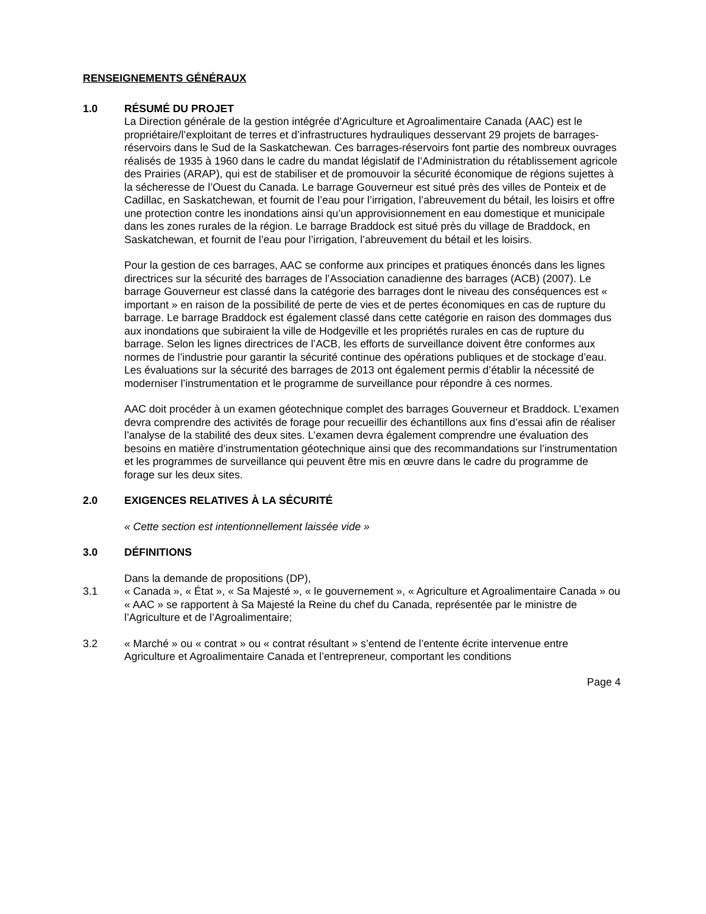RENSEIGNEMENTS GÉNÉRAUX
1.0 RÉSUMÉ DU PROJET
La Direction générale de la gestion intégrée d’Agriculture et Agroalimentaire Canada (AAC) est le propriétaire/l’exploitant de terres et d’infrastructures hydrauliques desservant 29 projets de barrages-réservoirs dans le Sud de la Saskatchewan. Ces barrages-réservoirs font partie des nombreux ouvrages réalisés de 1935 à 1960 dans le cadre du mandat législatif de l’Administration du rétablissement agricole des Prairies (ARAP), qui est de stabiliser et de promouvoir la sécurité économique de régions sujettes à la sécheresse de l’Ouest du Canada. Le barrage Gouverneur est situé près des villes de Ponteix et de Cadillac, en Saskatchewan, et fournit de l’eau pour l’irrigation, l’abreuvement du bétail, les loisirs et offre une protection contre les inondations ainsi qu’un approvisionnement en eau domestique et municipale dans les zones rurales de la région. Le barrage Braddock est situé près du village de Braddock, en Saskatchewan, et fournit de l’eau pour l’irrigation, l’abreuvement du bétail et les loisirs.
Pour la gestion de ces barrages, AAC se conforme aux principes et pratiques énoncés dans les lignes directrices sur la sécurité des barrages de l’Association canadienne des barrages (ACB) (2007). Le barrage Gouverneur est classé dans la catégorie des barrages dont le niveau des conséquences est « important » en raison de la possibilité de perte de vies et de pertes économiques en cas de rupture du barrage. Le barrage Braddock est également classé dans cette catégorie en raison des dommages dus aux inondations que subiraient la ville de Hodgeville et les propriétés rurales en cas de rupture du barrage. Selon les lignes directrices de l’ACB, les efforts de surveillance doivent être conformes aux normes de l’industrie pour garantir la sécurité continue des opérations publiques et de stockage d’eau. Les évaluations sur la sécurité des barrages de 2013 ont également permis d’établir la nécessité de moderniser l’instrumentation et le programme de surveillance pour répondre à ces normes.
AAC doit procéder à un examen géotechnique complet des barrages Gouverneur et Braddock. L’examen devra comprendre des activités de forage pour recueillir des échantillons aux fins d’essai afin de réaliser l’analyse de la stabilité des deux sites. L’examen devra également comprendre une évaluation des besoins en matière d’instrumentation géotechnique ainsi que des recommandations sur l’instrumentation et les programmes de surveillance qui peuvent être mis en œuvre dans le cadre du programme de forage sur les deux sites.
2.0 EXIGENCES RELATIVES À LA SÉCURITÉ
« Cette section est intentionnellement laissée vide »
3.0 DÉFINITIONS
Dans la demande de propositions (DP),
3.1 « Canada », « État », « Sa Majesté », « le gouvernement », « Agriculture et Agroalimentaire Canada » ou « AAC » se rapportent à Sa Majesté la Reine du chef du Canada, représentée par le ministre de l’Agriculture et de l’Agroalimentaire;
3.2 « Marché » ou « contrat » ou « contrat résultant » s’entend de l’entente écrite intervenue entre Agriculture et Agroalimentaire Canada et l’entrepreneur, comportant les conditions
Page 4